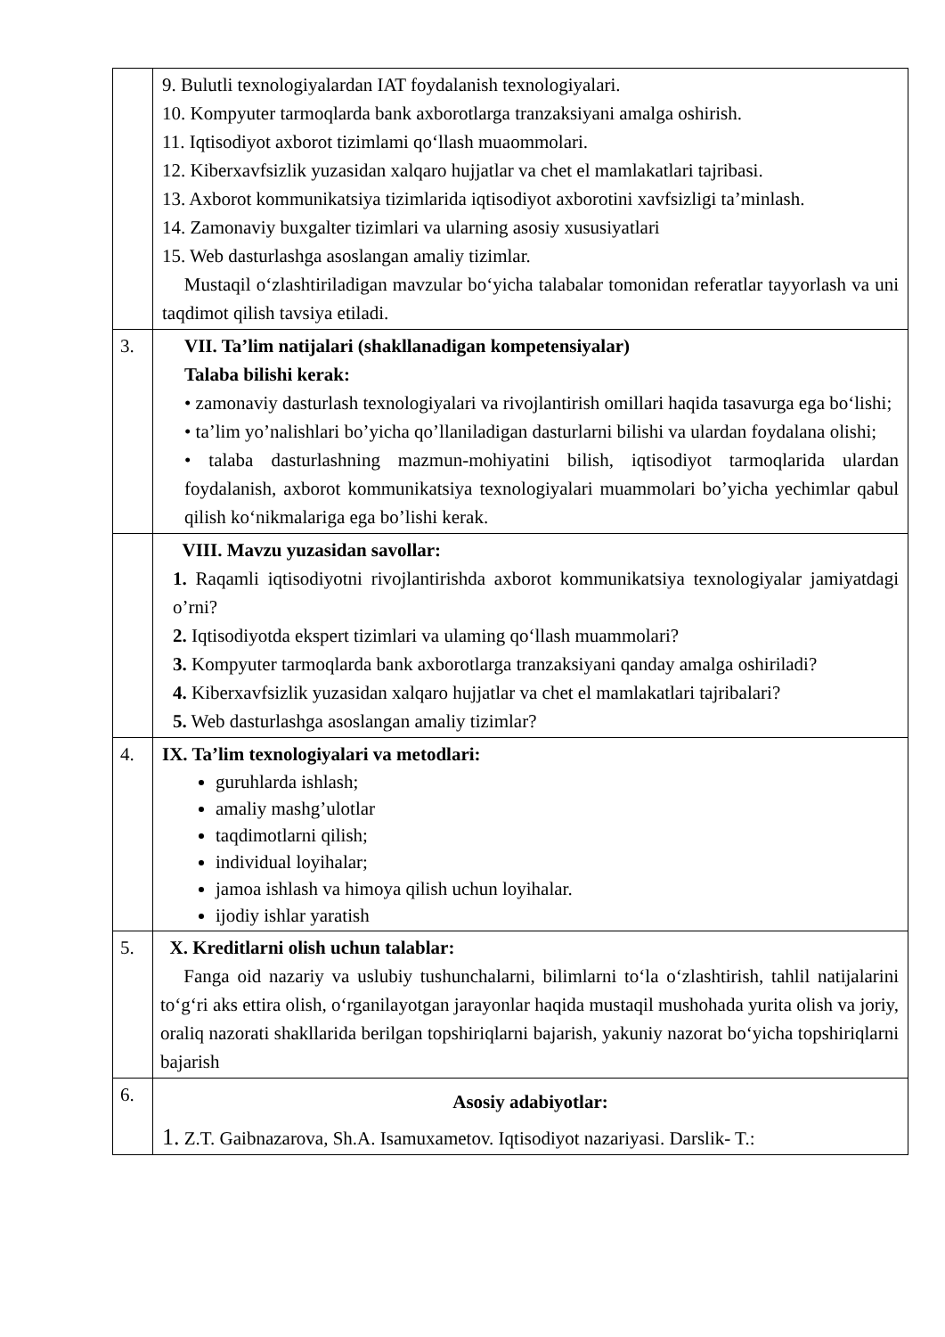| | 9. Bulutli texnologiyalardan IAT foydalanish texnologiyalari. 10. Kompyuter tarmoqlarda bank axborotlarga tranzaksiyani amalga oshirish. 11. Iqtisodiyot axborot tizimlami qo‘llash muaommolari. 12. Kiberxavfsizlik yuzasidan xalqaro hujjatlar va chet el mamlakatlari tajribasi. 13. Axborot kommunikatsiya tizimlarida iqtisodiyot axborotini xavfsizligi ta’minlash. 14. Zamonaviy buxgalter tizimlari va ularning asosiy xususiyatlari 15. Web dasturlashga asoslangan amaliy tizimlar. Mustaqil o‘zlashtiriladigan mavzular bo‘yicha talabalar tomonidan referatlar tayyorlash va uni taqdimot qilish tavsiya etiladi. |
| 3. | VII. Ta’lim natijalari (shakllanadigan kompetensiyalar) Talaba bilishi kerak: • zamonaviy dasturlash texnologiyalari va rivojlantirish omillari haqida tasavurga ega bo‘lishi; • ta’lim yo’nalishlari bo’yicha qo’llaniladigan dasturlarni bilishi va ulardan foydalana olishi; • talaba dasturlashning mazmun-mohiyatini bilish, iqtisodiyot tarmoqlarida ulardan foydalanish, axborot kommunikatsiya texnologiyalari muammolari bo’yicha yechimlar qabul qilish ko‘nikmalariga ega bo’lishi kerak. |
| | VIII. Mavzu yuzasidan savollar: 1. Raqamli iqtisodiyotni rivojlantirishda axborot kommunikatsiya texnologiyalar jamiyatdagi o’rni? 2. Iqtisodiyotda ekspert tizimlari va ulaming qo‘llash muammolari? 3. Kompyuter tarmoqlarda bank axborotlarga tranzaksiyani qanday amalga oshiriladi? 4. Kiberxavfsizlik yuzasidan xalqaro hujjatlar va chet el mamlakatlari tajribalari? 5. Web dasturlashga asoslangan amaliy tizimlar? |
| 4. | IX. Ta’lim texnologiyalari va metodlari: guruhlarda ishlash; amaliy mashg’ulotlar taqdimotlarni qilish; individual loyihalar; jamoa ishlash va himoya qilish uchun loyihalar. ijodiy ishlar yaratish |
| 5. | X. Kreditlarni olish uchun talablar: Fanga oid nazariy va uslubiy tushunchalarni, bilimlarni to‘la o‘zlashtirish, tahlil natijalarini to‘g‘ri aks ettira olish, o‘rganilayotgan jarayonlar haqida mustaqil mushohada yurita olish va joriy, oraliq nazorati shakllarida berilgan topshiriqlarni bajarish, yakuniy nazorat bo‘yicha topshiriqlarni bajarish |
| 6. | Asosiy adabiyotlar: 1. Z.T. Gaibnazarova, Sh.A. Isamuxametov. Iqtisodiyot nazariyasi. Darslik- T.: |